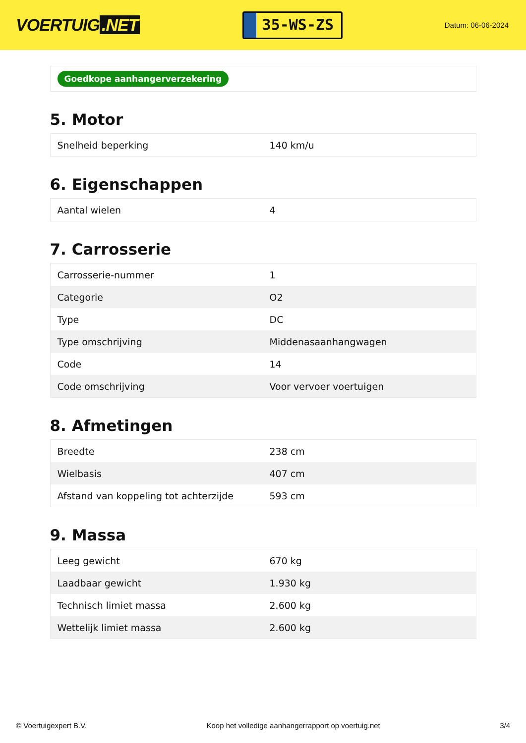VOERTUIG.NET
35-WS-ZS
Datum: 06-06-2024
Goedkope aanhangerverzekering
5. Motor
| Snelheid beperking | 140 km/u |
6. Eigenschappen
| Aantal wielen | 4 |
7. Carrosserie
| Carrosserie-nummer | 1 |
| Categorie | O2 |
| Type | DC |
| Type omschrijving | Middenasaanhangwagen |
| Code | 14 |
| Code omschrijving | Voor vervoer voertuigen |
8. Afmetingen
| Breedte | 238 cm |
| Wielbasis | 407 cm |
| Afstand van koppeling tot achterzijde | 593 cm |
9. Massa
| Leeg gewicht | 670 kg |
| Laadbaar gewicht | 1.930 kg |
| Technisch limiet massa | 2.600 kg |
| Wettelijk limiet massa | 2.600 kg |
© Voertuigexpert B.V. Koop het volledige aanhangerrapport op voertuig.net 3/4